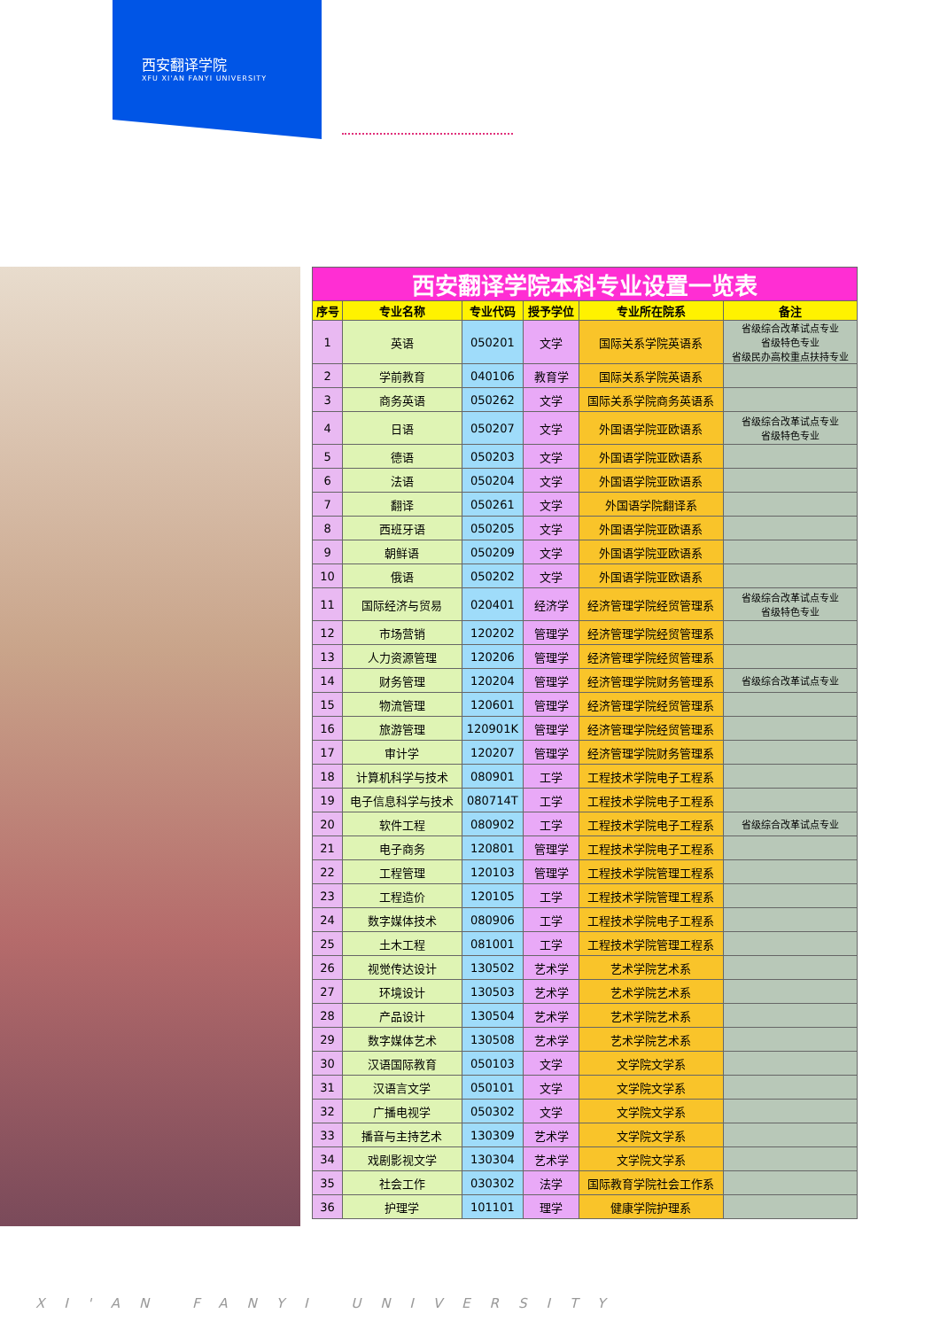西安翻译学院
XFU XI'AN FANYI UNIVERSITY
| 西安翻译学院本科专业设置一览表 | | | | | |
| 序号 | 专业名称 | 专业代码 | 授予学位 | 专业所在院系 | 备注 |
| 1 | 英语 | 050201 | 文学 | 国际关系学院英语系 | 省级综合改革试点专业 省级特色专业 省级民办高校重点扶持专业 |
| 2 | 学前教育 | 040106 | 教育学 | 国际关系学院英语系 | |
| 3 | 商务英语 | 050262 | 文学 | 国际关系学院商务英语系 | |
| 4 | 日语 | 050207 | 文学 | 外国语学院亚欧语系 | 省级综合改革试点专业 省级特色专业 |
| 5 | 德语 | 050203 | 文学 | 外国语学院亚欧语系 | |
| 6 | 法语 | 050204 | 文学 | 外国语学院亚欧语系 | |
| 7 | 翻译 | 050261 | 文学 | 外国语学院翻译系 | |
| 8 | 西班牙语 | 050205 | 文学 | 外国语学院亚欧语系 | |
| 9 | 朝鲜语 | 050209 | 文学 | 外国语学院亚欧语系 | |
| 10 | 俄语 | 050202 | 文学 | 外国语学院亚欧语系 | |
| 11 | 国际经济与贸易 | 020401 | 经济学 | 经济管理学院经贸管理系 | 省级综合改革试点专业 省级特色专业 |
| 12 | 市场营销 | 120202 | 管理学 | 经济管理学院经贸管理系 | |
| 13 | 人力资源管理 | 120206 | 管理学 | 经济管理学院经贸管理系 | |
| 14 | 财务管理 | 120204 | 管理学 | 经济管理学院财务管理系 | 省级综合改革试点专业 |
| 15 | 物流管理 | 120601 | 管理学 | 经济管理学院经贸管理系 | |
| 16 | 旅游管理 | 120901K | 管理学 | 经济管理学院经贸管理系 | |
| 17 | 审计学 | 120207 | 管理学 | 经济管理学院财务管理系 | |
| 18 | 计算机科学与技术 | 080901 | 工学 | 工程技术学院电子工程系 | |
| 19 | 电子信息科学与技术 | 080714T | 工学 | 工程技术学院电子工程系 | |
| 20 | 软件工程 | 080902 | 工学 | 工程技术学院电子工程系 | 省级综合改革试点专业 |
| 21 | 电子商务 | 120801 | 管理学 | 工程技术学院电子工程系 | |
| 22 | 工程管理 | 120103 | 管理学 | 工程技术学院管理工程系 | |
| 23 | 工程造价 | 120105 | 工学 | 工程技术学院管理工程系 | |
| 24 | 数字媒体技术 | 080906 | 工学 | 工程技术学院电子工程系 | |
| 25 | 土木工程 | 081001 | 工学 | 工程技术学院管理工程系 | |
| 26 | 视觉传达设计 | 130502 | 艺术学 | 艺术学院艺术系 | |
| 27 | 环境设计 | 130503 | 艺术学 | 艺术学院艺术系 | |
| 28 | 产品设计 | 130504 | 艺术学 | 艺术学院艺术系 | |
| 29 | 数字媒体艺术 | 130508 | 艺术学 | 艺术学院艺术系 | |
| 30 | 汉语国际教育 | 050103 | 文学 | 文学院文学系 | |
| 31 | 汉语言文学 | 050101 | 文学 | 文学院文学系 | |
| 32 | 广播电视学 | 050302 | 文学 | 文学院文学系 | |
| 33 | 播音与主持艺术 | 130309 | 艺术学 | 文学院文学系 | |
| 34 | 戏剧影视文学 | 130304 | 艺术学 | 文学院文学系 | |
| 35 | 社会工作 | 030302 | 法学 | 国际教育学院社会工作系 | |
| 36 | 护理学 | 101101 | 理学 | 健康学院护理系 | |
XI'AN FANYI UNIVERSITY